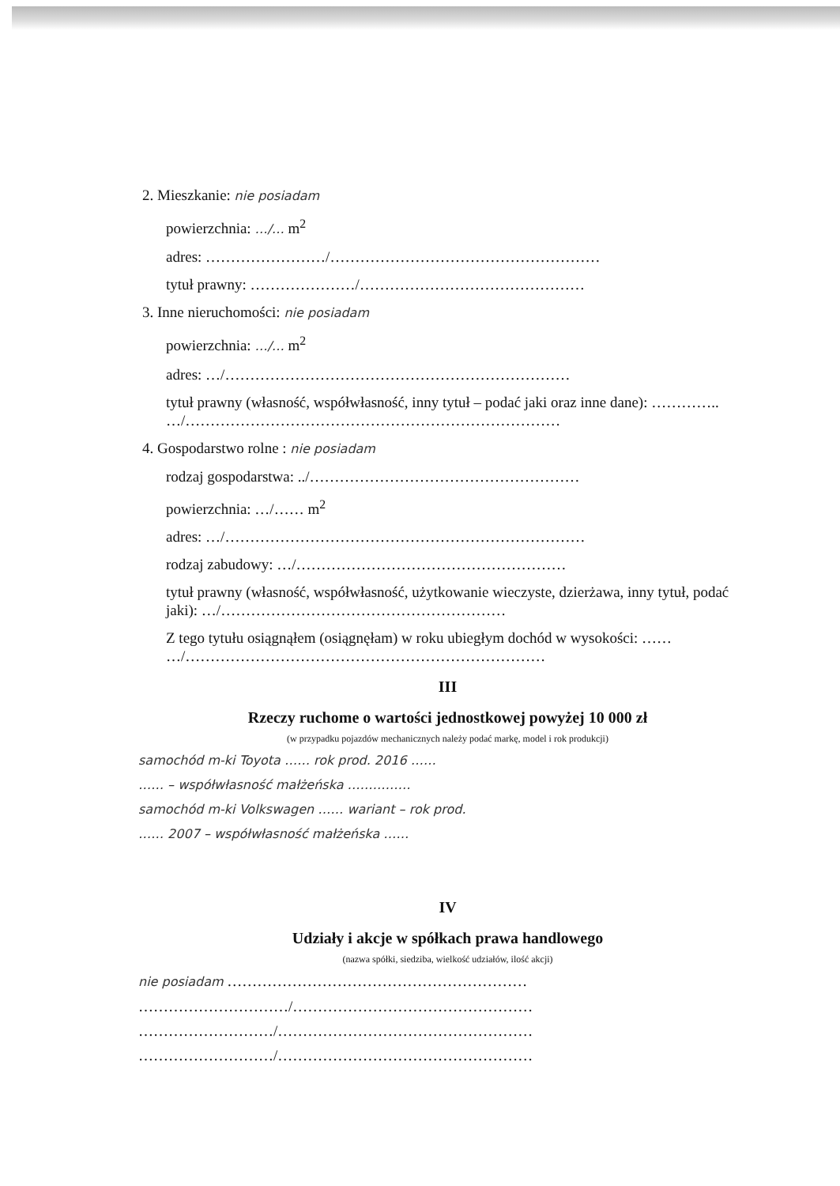2. Mieszkanie: nie posiadam
powierzchnia: …/… m<sup>2</sup>
adres: ……………………/………………………………………………
tytuł prawny: …………………/………………………………………
3. Inne nieruchomości: nie posiadam
powierzchnia: …/… m<sup>2</sup>
adres: …/……………………………………………………………
tytuł prawny (własność, współwłasność, inny tytuł – podać jaki oraz inne dane): ………….. …/…………………………………………………………………
4. Gospodarstwo rolne : nie posiadam
rodzaj gospodarstwa: ../………………………………………………
powierzchnia: …/…… m<sup>2</sup>
adres: …/………………………………………………………………
rodzaj zabudowy: …/………………………………………………
tytuł prawny (własność, współwłasność, użytkowanie wieczyste, dzierżawa, inny tytuł, podać jaki): …/…………………………………………………
Z tego tytułu osiągnąłem (osiągnęłam) w roku ubiegłym dochód w wysokości: …… …/………………………………………………………………
III
Rzeczy ruchome o wartości jednostkowej powyżej 10 000 zł
(w przypadku pojazdów mechanicznych należy podać markę, model i rok produkcji)
samochód m-ki Toyota …… rok prod. 2016 ……
…… – współwłasność małżeńska ……………
samochód m-ki Volkswagen …… wariant – rok prod.
…… 2007 – współwłasność małżeńska ……
IV
Udziały i akcje w spółkach prawa handlowego
(nazwa spółki, siedziba, wielkość udziałów, ilość akcji)
nie posiadam ……………………………………………………
…………………………/…………………………………………
………………………/……………………………………………
………………………/……………………………………………